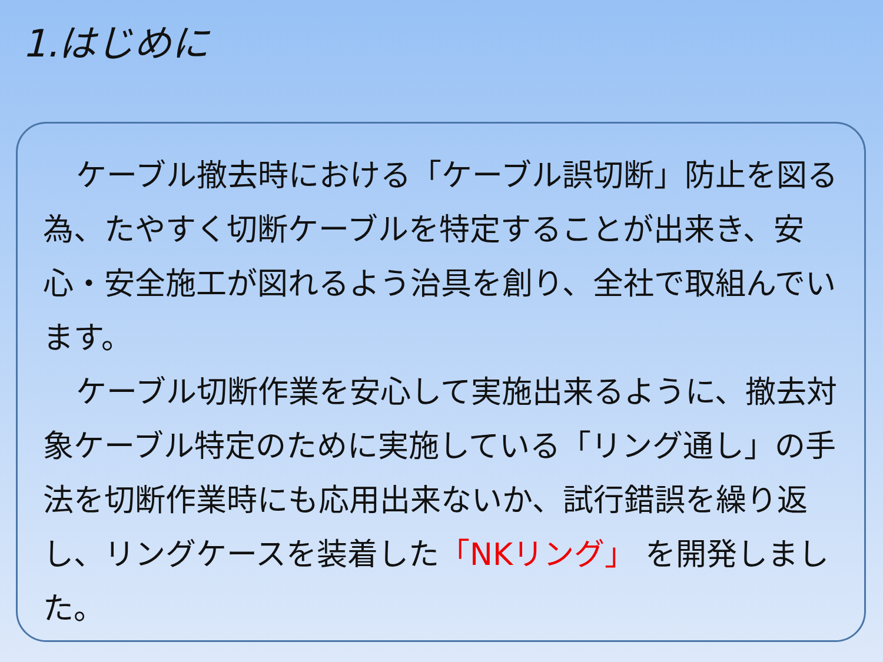1.はじめに
ケーブル撤去時における「ケーブル誤切断」防止を図る為、たやすく切断ケーブルを特定することが出来き、安心・安全施工が図れるよう治具を創り、全社で取組んでいます。
ケーブル切断作業を安心して実施出来るように、撤去対象ケーブル特定のために実施している「リング通し」の手法を切断作業時にも応用出来ないか、試行錯誤を繰り返し、リングケースを装着した「NKリング」 を開発しました。